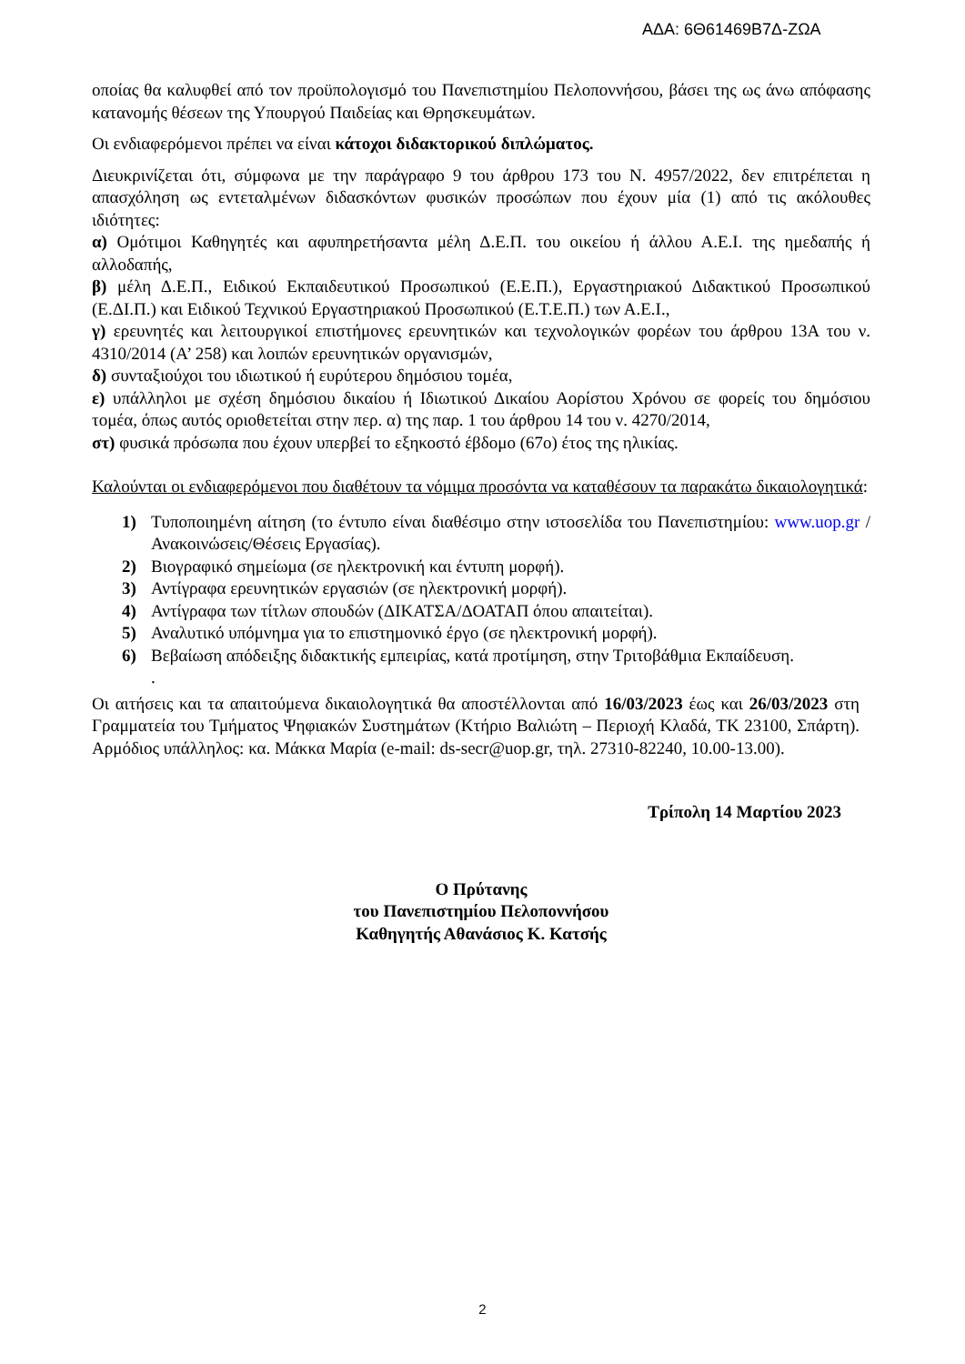ΑΔΑ: 6Θ61469Β7Δ-ΖΩΑ
οποίας θα καλυφθεί από τον προϋπολογισμό του Πανεπιστημίου Πελοποννήσου, βάσει της ως άνω απόφασης κατανομής θέσεων της Υπουργού Παιδείας και Θρησκευμάτων.
Οι ενδιαφερόμενοι πρέπει να είναι κάτοχοι διδακτορικού διπλώματος.
Διευκρινίζεται ότι, σύμφωνα με την παράγραφο 9 του άρθρου 173 του Ν. 4957/2022, δεν επιτρέπεται η απασχόληση ως εντεταλμένων διδασκόντων φυσικών προσώπων που έχουν μία (1) από τις ακόλουθες ιδιότητες:
α) Ομότιμοι Καθηγητές και αφυπηρετήσαντα μέλη Δ.Ε.Π. του οικείου ή άλλου Α.Ε.Ι. της ημεδαπής ή αλλοδαπής,
β) μέλη Δ.Ε.Π., Ειδικού Εκπαιδευτικού Προσωπικού (Ε.Ε.Π.), Εργαστηριακού Διδακτικού Προσωπικού (Ε.ΔΙ.Π.) και Ειδικού Τεχνικού Εργαστηριακού Προσωπικού (Ε.Τ.Ε.Π.) των Α.Ε.Ι.,
γ) ερευνητές και λειτουργικοί επιστήμονες ερευνητικών και τεχνολογικών φορέων του άρθρου 13Α του ν. 4310/2014 (Α’ 258) και λοιπών ερευνητικών οργανισμών,
δ) συνταξιούχοι του ιδιωτικού ή ευρύτερου δημόσιου τομέα,
ε) υπάλληλοι με σχέση δημόσιου δικαίου ή Ιδιωτικού Δικαίου Αορίστου Χρόνου σε φορείς του δημόσιου τομέα, όπως αυτός οριοθετείται στην περ. α) της παρ. 1 του άρθρου 14 του ν. 4270/2014,
στ) φυσικά πρόσωπα που έχουν υπερβεί το εξηκοστό έβδομο (67ο) έτος της ηλικίας.
Καλούνται οι ενδιαφερόμενοι που διαθέτουν τα νόμιμα προσόντα να καταθέσουν τα παρακάτω δικαιολογητικά:
1) Τυποποιημένη αίτηση (το έντυπο είναι διαθέσιμο στην ιστοσελίδα του Πανεπιστημίου: www.uop.gr /Ανακοινώσεις/Θέσεις Εργασίας).
2) Βιογραφικό σημείωμα (σε ηλεκτρονική και έντυπη μορφή).
3) Αντίγραφα ερευνητικών εργασιών (σε ηλεκτρονική μορφή).
4) Αντίγραφα των τίτλων σπουδών (ΔΙΚΑΤΣΑ/ΔΟΑΤΑΠ όπου απαιτείται).
5) Αναλυτικό υπόμνημα για το επιστημονικό έργο (σε ηλεκτρονική μορφή).
6) Βεβαίωση απόδειξης διδακτικής εμπειρίας, κατά προτίμηση, στην Τριτοβάθμια Εκπαίδευση.
.
Οι αιτήσεις και τα απαιτούμενα δικαιολογητικά θα αποστέλλονται από 16/03/2023 έως και 26/03/2023 στη Γραμματεία του Τμήματος Ψηφιακών Συστημάτων (Κτήριο Βαλιώτη – Περιοχή Κλαδά, ΤΚ 23100, Σπάρτη). Αρμόδιος υπάλληλος: κα. Μάκκα Μαρία (e-mail: ds-secr@uop.gr, τηλ. 27310-82240, 10.00-13.00).
Τρίπολη 14 Μαρτίου 2023
Ο Πρύτανης
του Πανεπιστημίου Πελοποννήσου
Καθηγητής Αθανάσιος Κ. Κατσής
2